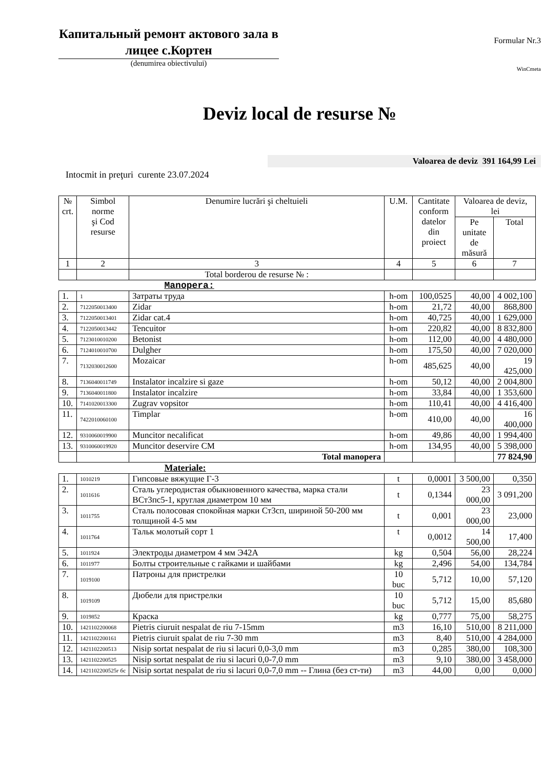Капитальный ремонт актового зала в лицее с.Кортен
(denumirea obiectivului)
Formular Nr.3
WinCmeta
Deviz local de resurse №
Valoarea de deviz 391 164,99 Lei
Intocmit in preţuri curente 23.07.2024
| № crt. | Simbol norme şi Cod resurse | Denumire lucrări şi cheltuieli | U.M. | Cantitate conform datelor din proiect | Valoarea de deviz, lei | |
| --- | --- | --- | --- | --- | --- | --- |
| | | | | | Pe unitate de măsură | Total |
| 1 | 2 | 3 | 4 | 5 | 6 | 7 |
| | | Total borderou de resurse № : | | | | |
| Manopera: | | | | | | |
| 1. | 1 | Затраты труда | h-om | 100,0525 | 40,00 | 4 002,100 |
| 2. | 7122050013400 | Zidar | h-om | 21,72 | 40,00 | 868,800 |
| 3. | 7122050013401 | Zidar cat.4 | h-om | 40,725 | 40,00 | 1 629,000 |
| 4. | 7122050013442 | Tencuitor | h-om | 220,82 | 40,00 | 8 832,800 |
| 5. | 7123010010200 | Betonist | h-om | 112,00 | 40,00 | 4 480,000 |
| 6. | 7124010010700 | Dulgher | h-om | 175,50 | 40,00 | 7 020,000 |
| 7. | 7132030012600 | Mozaicar | h-om | 485,625 | 40,00 | 19 425,000 |
| 8. | 7136040011749 | Instalator incalzire si gaze | h-om | 50,12 | 40,00 | 2 004,800 |
| 9. | 7136040011800 | Instalator incalzire | h-om | 33,84 | 40,00 | 1 353,600 |
| 10. | 7141020013300 | Zugrav vopsitor | h-om | 110,41 | 40,00 | 4 416,400 |
| 11. | 7422010060100 | Timplar | h-om | 410,00 | 40,00 | 16 400,000 |
| 12. | 9310060019900 | Muncitor necalificat | h-om | 49,86 | 40,00 | 1 994,400 |
| 13. | 9310060019920 | Muncitor deservire CM | h-om | 134,95 | 40,00 | 5 398,000 |
| | | Total manopera | | | | 77 824,90 |
| Materiale: | | | | | | |
| 1. | 1010219 | Гипсовые вяжущие Г-3 | t | 0,0001 | 3 500,00 | 0,350 |
| 2. | 1011616 | Сталь углеродистая обыкновенного качества, марка стали ВСт3пс5-1, круглая диаметром 10 мм | t | 0,1344 | 23 000,00 | 3 091,200 |
| 3. | 1011755 | Сталь полосовая спокойная марки Ст3сп, шириной 50-200 мм толщиной 4-5 мм | t | 0,001 | 23 000,00 | 23,000 |
| 4. | 1011764 | Тальк молотый сорт 1 | t | 0,0012 | 14 500,00 | 17,400 |
| 5. | 1011924 | Электроды диаметром 4 мм Э42А | kg | 0,504 | 56,00 | 28,224 |
| 6. | 1011977 | Болты строительные с гайками и шайбами | kg | 2,496 | 54,00 | 134,784 |
| 7. | 1019100 | Патроны для пристрелки | 10 buc | 5,712 | 10,00 | 57,120 |
| 8. | 1019109 | Дюбели для пристрелки | 10 buc | 5,712 | 15,00 | 85,680 |
| 9. | 1019852 | Краска | kg | 0,777 | 75,00 | 58,275 |
| 10. | 1421102200068 | Pietris ciuruit nespalat de riu 7-15mm | m3 | 16,10 | 510,00 | 8 211,000 |
| 11. | 1421102200161 | Pietris ciuruit spalat de riu 7-30 mm | m3 | 8,40 | 510,00 | 4 284,000 |
| 12. | 1421102200513 | Nisip sortat nespalat de riu si lacuri 0,0-3,0 mm | m3 | 0,285 | 380,00 | 108,300 |
| 13. | 1421102200525 | Nisip sortat nespalat de riu si lacuri 0,0-7,0 mm | m3 | 9,10 | 380,00 | 3 458,000 |
| 14. | 1421102200525г бс | Nisip sortat nespalat de riu si lacuri 0,0-7,0 mm -- Глина (без ст-ти) | m3 | 44,00 | 0,00 | 0,000 |